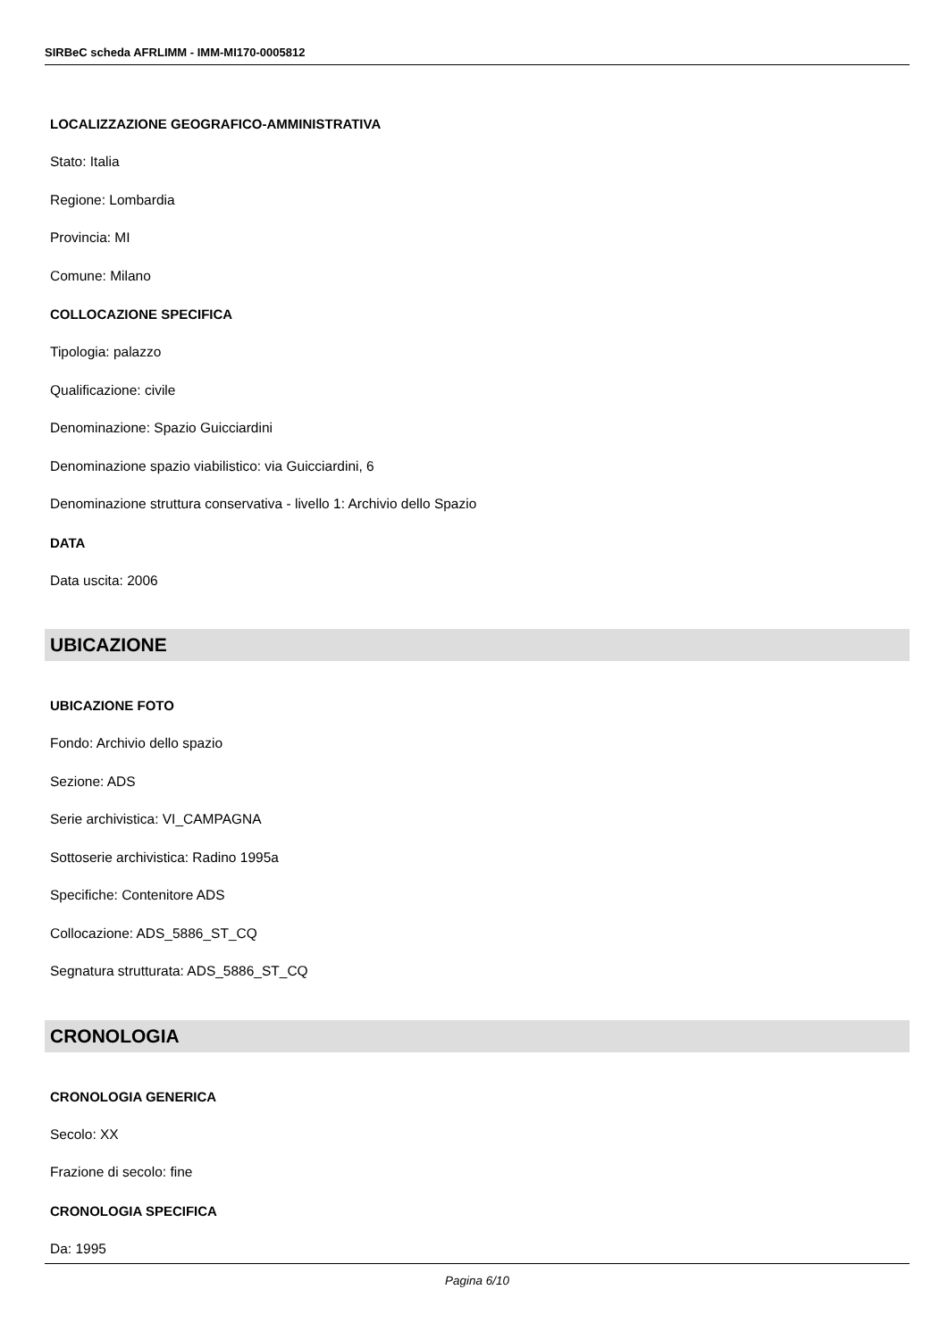SIRBeC scheda AFRLIMM - IMM-MI170-0005812
LOCALIZZAZIONE GEOGRAFICO-AMMINISTRATIVA
Stato: Italia
Regione: Lombardia
Provincia: MI
Comune: Milano
COLLOCAZIONE SPECIFICA
Tipologia: palazzo
Qualificazione: civile
Denominazione: Spazio Guicciardini
Denominazione spazio viabilistico: via Guicciardini, 6
Denominazione struttura conservativa - livello 1: Archivio dello Spazio
DATA
Data uscita: 2006
UBICAZIONE
UBICAZIONE FOTO
Fondo: Archivio dello spazio
Sezione: ADS
Serie archivistica: VI_CAMPAGNA
Sottoserie archivistica: Radino 1995a
Specifiche: Contenitore ADS
Collocazione: ADS_5886_ST_CQ
Segnatura strutturata: ADS_5886_ST_CQ
CRONOLOGIA
CRONOLOGIA GENERICA
Secolo: XX
Frazione di secolo: fine
CRONOLOGIA SPECIFICA
Da: 1995
Pagina 6/10